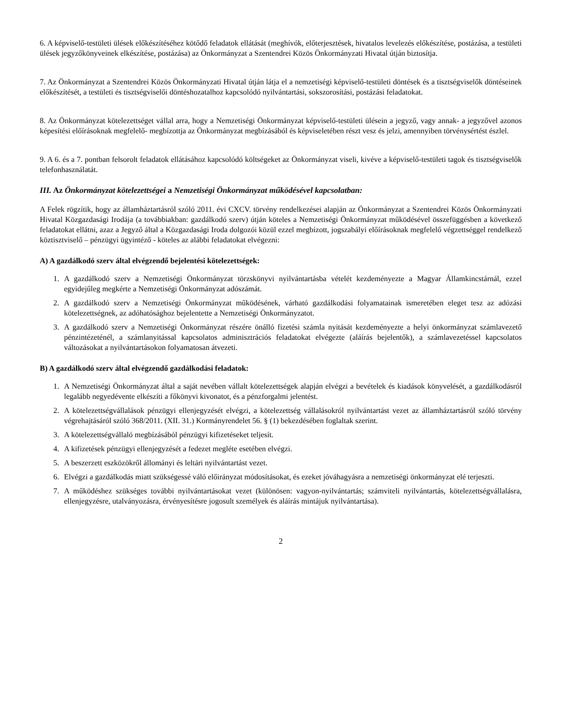6. A képviselő-testületi ülések előkészítéséhez kötődő feladatok ellátását (meghívók, előterjesztések, hivatalos levelezés előkészítése, postázása, a testületi ülések jegyzőkönyveinek elkészítése, postázása) az Önkormányzat a Szentendrei Közös Önkormányzati Hivatal útján biztosítja.
7. Az Önkormányzat a Szentendrei Közös Önkormányzati Hivatal útján látja el a nemzetiségi képviselő-testületi döntések és a tisztségviselők döntéseinek előkészítését, a testületi és tisztségviselői döntéshozatalhoz kapcsolódó nyilvántartási, sokszorosítási, postázási feladatokat.
8. Az Önkormányzat kötelezettséget vállal arra, hogy a Nemzetiségi Önkormányzat képviselő-testületi ülésein a jegyző, vagy annak- a jegyzővel azonos képesítési előírásoknak megfelelő- megbízottja az Önkormányzat megbízásából és képviseletében részt vesz és jelzi, amennyiben törvénysértést észlel.
9. A 6. és a 7. pontban felsorolt feladatok ellátásához kapcsolódó költségeket az Önkormányzat viseli, kivéve a képviselő-testületi tagok és tisztségviselők telefonhasználatát.
III. Az Önkormányzat kötelezettségei a Nemzetiségi Önkormányzat működésével kapcsolatban:
A Felek rögzítik, hogy az államháztartásról szóló 2011. évi CXCV. törvény rendelkezései alapján az Önkormányzat a Szentendrei Közös Önkormányzati Hivatal Közgazdasági Irodája (a továbbiakban: gazdálkodó szerv) útján köteles a Nemzetiségi Önkormányzat működésével összefüggésben a következő feladatokat ellátni, azaz a Jegyző által a Közgazdasági Iroda dolgozói közül ezzel megbízott, jogszabályi előírásoknak megfelelő végzettséggel rendelkező köztisztviselő – pénzügyi ügyintéző - köteles az alábbi feladatokat elvégezni:
A) A gazdálkodó szerv által elvégzendő bejelentési kötelezettségek:
1. A gazdálkodó szerv a Nemzetiségi Önkormányzat törzskönyvi nyilvántartásba vételét kezdeményezte a Magyar Államkincstárnál, ezzel egyidejűleg megkérte a Nemzetiségi Önkormányzat adószámát.
2. A gazdálkodó szerv a Nemzetiségi Önkormányzat működésének, várható gazdálkodási folyamatainak ismeretében eleget tesz az adózási kötelezettségnek, az adóhatósághoz bejelentette a Nemzetiségi Önkormányzatot.
3. A gazdálkodó szerv a Nemzetiségi Önkormányzat részére önálló fizetési számla nyitását kezdeményezte a helyi önkormányzat számlavezető pénzintézeténél, a számlanyitással kapcsolatos adminisztrációs feladatokat elvégezte (aláírás bejelentők), a számlavezetéssel kapcsolatos változásokat a nyilvántartásokon folyamatosan átvezeti.
B) A gazdálkodó szerv által elvégzendő gazdálkodási feladatok:
1. A Nemzetiségi Önkormányzat által a saját nevében vállalt kötelezettségek alapján elvégzi a bevételek és kiadások könyvelését, a gazdálkodásról legalább negyedévente elkészíti a főkönyvi kivonatot, és a pénzforgalmi jelentést.
2. A kötelezettségvállalások pénzügyi ellenjegyzését elvégzi, a kötelezettség vállalásokról nyilvántartást vezet az államháztartásról szóló törvény végrehajtásáról szóló 368/2011. (XII. 31.) Kormányrendelet 56. § (1) bekezdésében foglaltak szerint.
3. A kötelezettségvállaló megbízásából pénzügyi kifizetéseket teljesít.
4. A kifizetések pénzügyi ellenjegyzését a fedezet megléte esetében elvégzi.
5. A beszerzett eszközökről állományi és leltári nyilvántartást vezet.
6. Elvégzi a gazdálkodás miatt szükségessé váló előirányzat módosításokat, és ezeket jóváhagyásra a nemzetiségi önkormányzat elé terjeszti.
7. A működéshez szükséges további nyilvántartásokat vezet (különösen: vagyon-nyilvántartás; számviteli nyilvántartás, kötelezettségvállalásra, ellenjegyzésre, utalványozásra, érvényesítésre jogosult személyek és aláírás mintájuk nyilvántartása).
2